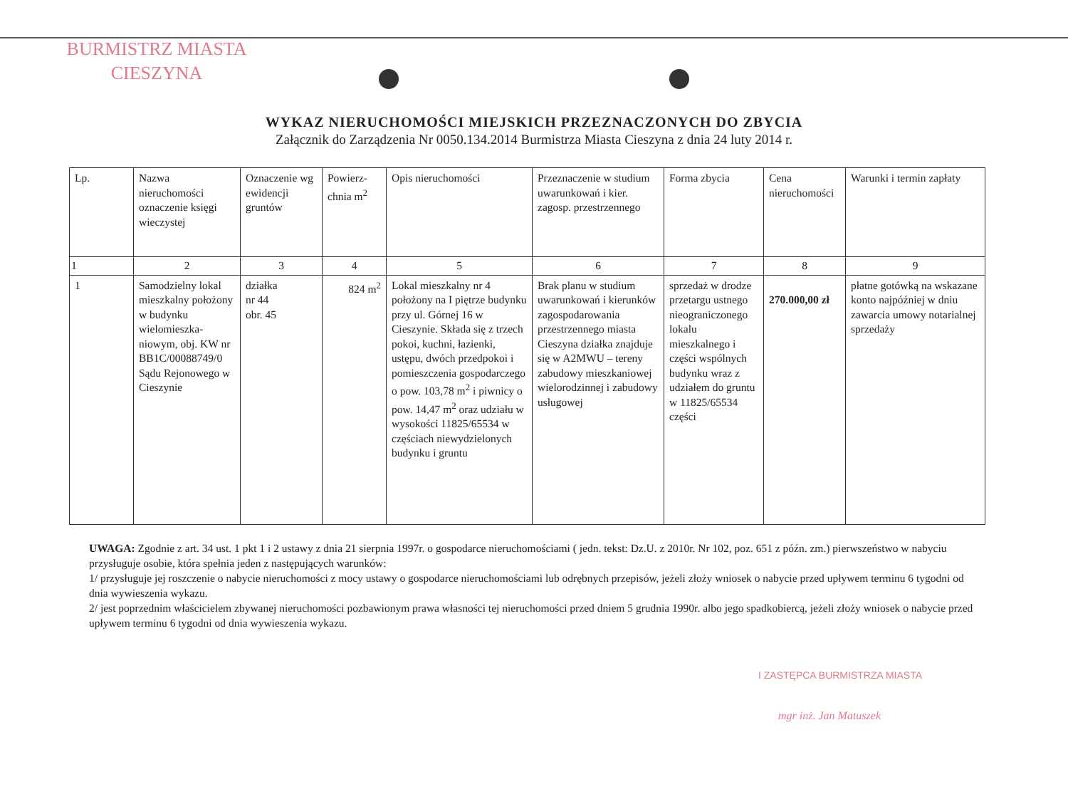BURMISTRZ MIASTA
CIESZYNA
WYKAZ NIERUCHOMOŚCI MIEJSKICH PRZEZNACZONYCH DO ZBYCIA
Załącznik do Zarządzenia Nr 0050.134.2014 Burmistrza Miasta Cieszyna z dnia 24 luty 2014 r.
| Lp. | Nazwa nieruchomości oznaczenie księgi wieczystej | Oznaczenie wg ewidencji gruntów | Powierz-chnia m<sup>2</sup> | Opis nieruchomości | Przeznaczenie w studium uwarunkowań i kier. zagosp. przestrzennego | Forma zbycia | Cena nieruchomości | Warunki i termin zapłaty |
| 1 | 2 | 3 | 4 | 5 | 6 | 7 | 8 | 9 |
| 1 | Samodzielny lokal mieszkalny położony w budynku wielomieszka-niowym, obj. KW nr BB1C/00088749/0 Sądu Rejonowego w Cieszynie | działka nr 44 obr. 45 | 824 m<sup>2</sup> | Lokal mieszkalny nr 4 położony na I piętrze budynku przy ul. Górnej 16 w Cieszynie. Składa się z trzech pokoi, kuchni, łazienki, ustępu, dwóch przedpokoi i pomieszczenia gospodarczego o pow. 103,78 m<sup>2</sup> i piwnicy o pow. 14,47 m<sup>2</sup> oraz udziału w wysokości 11825/65534 w częściach niewydzielonych budynku i gruntu | Brak planu w studium uwarunkowań i kierunków zagospodarowania przestrzennego miasta Cieszyna działka znajduje się w A2MWU – tereny zabudowy mieszkaniowej wielorodzinnej i zabudowy usługowej | sprzedaż w drodze przetargu ustnego nieograniczonego lokalu mieszkalnego i części wspólnych budynku wraz z udziałem do gruntu w 11825/65534 części | 270.000,00 zł | płatne gotówką na wskazane konto najpóźniej w dniu zawarcia umowy notarialnej sprzedaży |
UWAGA: Zgodnie z art. 34 ust. 1 pkt 1 i 2 ustawy z dnia 21 sierpnia 1997r. o gospodarce nieruchomościami ( jedn. tekst: Dz.U. z 2010r. Nr 102, poz. 651 z późn. zm.) pierwszeństwo w nabyciu przysługuje osobie, która spełnia jeden z następujących warunków:
1/ przysługuje jej roszczenie o nabycie nieruchomości z mocy ustawy o gospodarce nieruchomościami lub odrębnych przepisów, jeżeli złoży wniosek o nabycie przed upływem terminu 6 tygodni od dnia wywieszenia wykazu.
2/ jest poprzednim właścicielem zbywanej nieruchomości pozbawionym prawa własności tej nieruchomości przed dniem 5 grudnia 1990r. albo jego spadkobiercą, jeżeli złoży wniosek o nabycie przed upływem terminu 6 tygodni od dnia wywieszenia wykazu.
I ZASTĘPCA BURMISTRZA MIASTA
mgr inż. Jan Matuszek